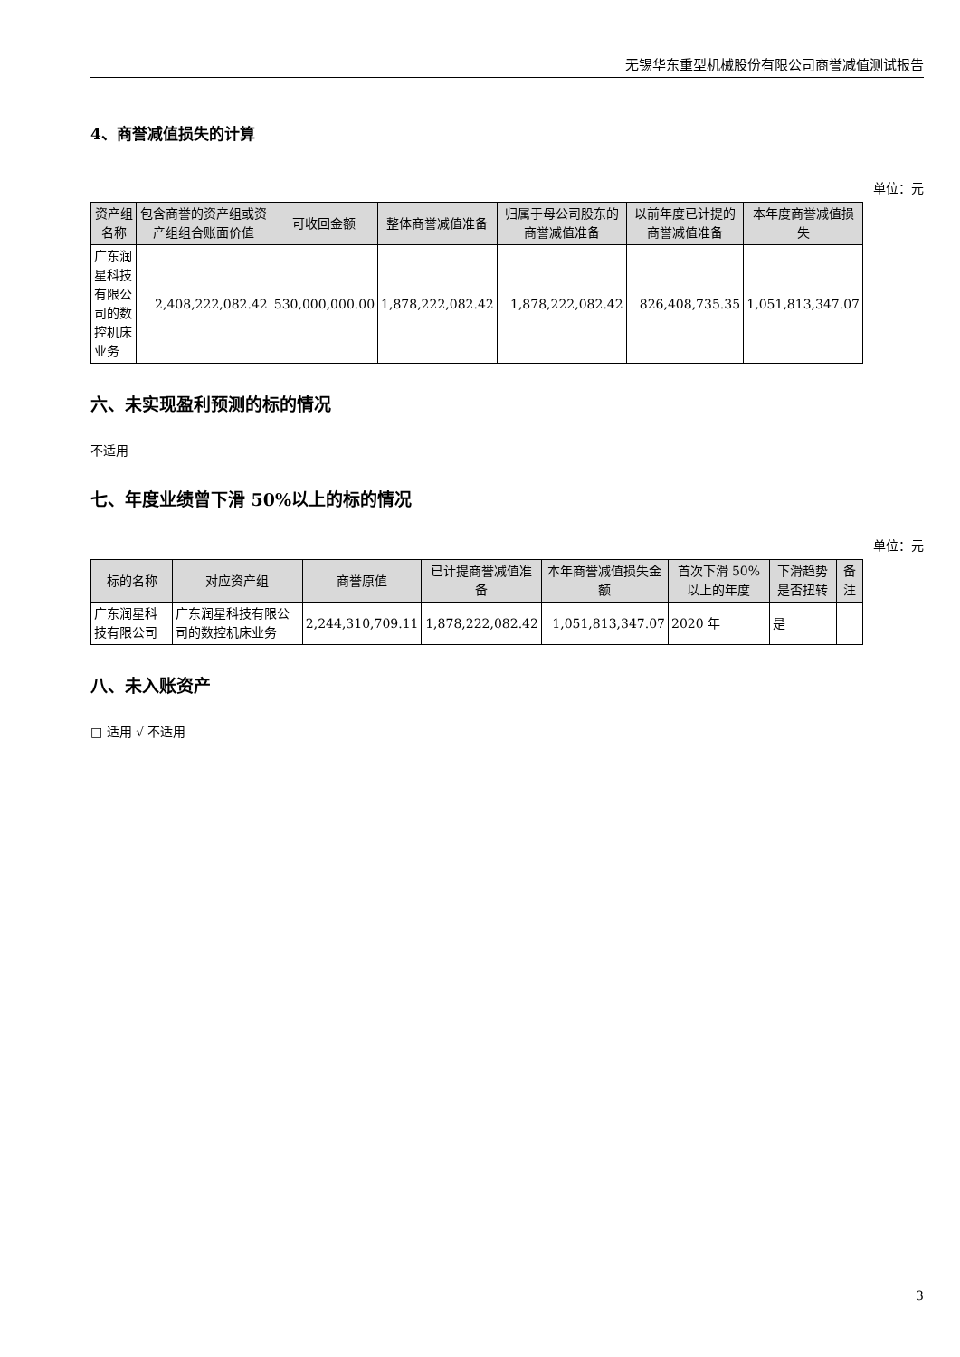无锡华东重型机械股份有限公司商誉减值测试报告
4、商誉减值损失的计算
单位：元
| 资产组名称 | 包含商誉的资产组或资产组组合账面价值 | 可收回金额 | 整体商誉减值准备 | 归属于母公司股东的商誉减值准备 | 以前年度已计提的商誉减值准备 | 本年度商誉减值损失 |
| --- | --- | --- | --- | --- | --- | --- |
| 广东润星科技有限公司的数控机床业务 | 2,408,222,082.42 | 530,000,000.00 | 1,878,222,082.42 | 1,878,222,082.42 | 826,408,735.35 | 1,051,813,347.07 |
六、未实现盈利预测的标的情况
不适用
七、年度业绩曾下滑 50%以上的标的情况
单位：元
| 标的名称 | 对应资产组 | 商誉原值 | 已计提商誉减值准备 | 本年商誉减值损失金额 | 首次下滑 50%以上的年度 | 下滑趋势是否扭转 | 备注 |
| --- | --- | --- | --- | --- | --- | --- | --- |
| 广东润星科技有限公司 | 广东润星科技有限公司的数控机床业务 | 2,244,310,709.11 | 1,878,222,082.42 | 1,051,813,347.07 | 2020 年 | 是 | |
八、未入账资产
□ 适用 √ 不适用
3